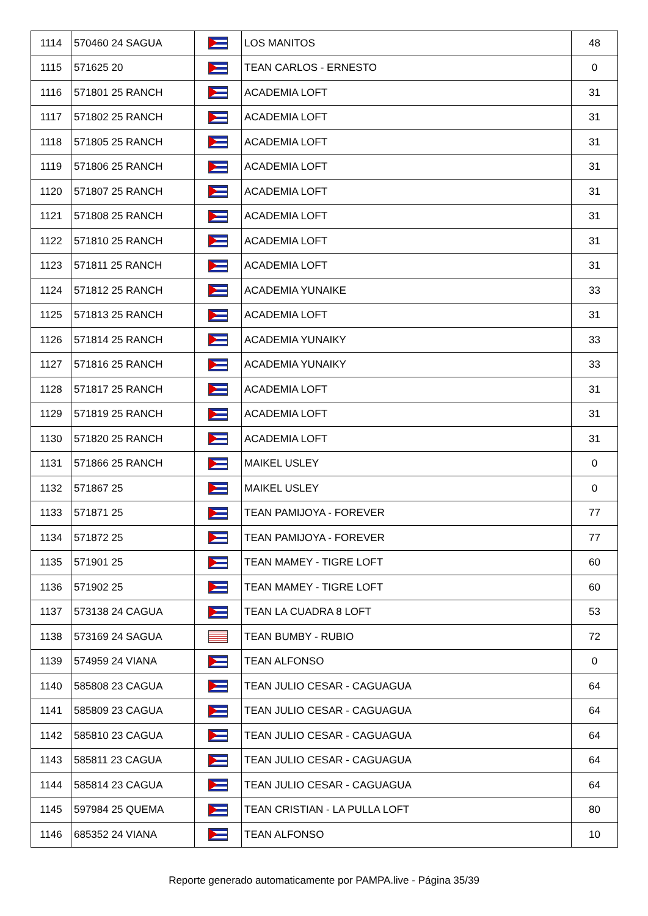| 1114 | 570460 24 SAGUA | | LOS MANITOS | 48 |
| 1115 | 571625 20 | | TEAN CARLOS - ERNESTO | 0 |
| 1116 | 571801 25 RANCH | | ACADEMIA LOFT | 31 |
| 1117 | 571802 25 RANCH | | ACADEMIA LOFT | 31 |
| 1118 | 571805 25 RANCH | | ACADEMIA LOFT | 31 |
| 1119 | 571806 25 RANCH | | ACADEMIA LOFT | 31 |
| 1120 | 571807 25 RANCH | | ACADEMIA LOFT | 31 |
| 1121 | 571808 25 RANCH | | ACADEMIA LOFT | 31 |
| 1122 | 571810 25 RANCH | | ACADEMIA LOFT | 31 |
| 1123 | 571811 25 RANCH | | ACADEMIA LOFT | 31 |
| 1124 | 571812 25 RANCH | | ACADEMIA YUNAIKE | 33 |
| 1125 | 571813 25 RANCH | | ACADEMIA LOFT | 31 |
| 1126 | 571814 25 RANCH | | ACADEMIA YUNAIKY | 33 |
| 1127 | 571816 25 RANCH | | ACADEMIA YUNAIKY | 33 |
| 1128 | 571817 25 RANCH | | ACADEMIA LOFT | 31 |
| 1129 | 571819 25 RANCH | | ACADEMIA LOFT | 31 |
| 1130 | 571820 25 RANCH | | ACADEMIA LOFT | 31 |
| 1131 | 571866 25 RANCH | | MAIKEL USLEY | 0 |
| 1132 | 571867 25 | | MAIKEL USLEY | 0 |
| 1133 | 571871 25 | | TEAN PAMIJOYA - FOREVER | 77 |
| 1134 | 571872 25 | | TEAN PAMIJOYA - FOREVER | 77 |
| 1135 | 571901 25 | | TEAN MAMEY - TIGRE LOFT | 60 |
| 1136 | 571902 25 | | TEAN MAMEY - TIGRE LOFT | 60 |
| 1137 | 573138 24 CAGUA | | TEAN LA CUADRA 8 LOFT | 53 |
| 1138 | 573169 24 SAGUA | | TEAN BUMBY - RUBIO | 72 |
| 1139 | 574959 24 VIANA | | TEAN ALFONSO | 0 |
| 1140 | 585808 23 CAGUA | | TEAN JULIO CESAR - CAGUAGUA | 64 |
| 1141 | 585809 23 CAGUA | | TEAN JULIO CESAR - CAGUAGUA | 64 |
| 1142 | 585810 23 CAGUA | | TEAN JULIO CESAR - CAGUAGUA | 64 |
| 1143 | 585811 23 CAGUA | | TEAN JULIO CESAR - CAGUAGUA | 64 |
| 1144 | 585814 23 CAGUA | | TEAN JULIO CESAR - CAGUAGUA | 64 |
| 1145 | 597984 25 QUEMA | | TEAN CRISTIAN - LA PULLA LOFT | 80 |
| 1146 | 685352 24 VIANA | | TEAN ALFONSO | 10 |
Reporte generado automaticamente por PAMPA.live - Página 35/39